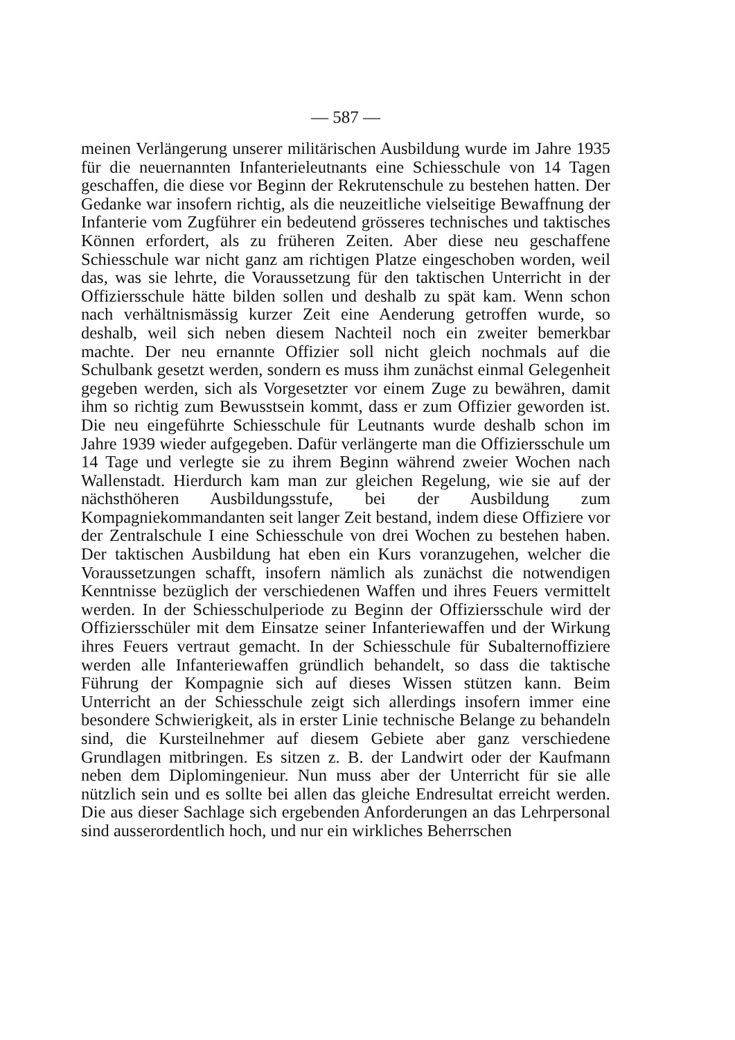— 587 —
meinen Verlängerung unserer militärischen Ausbildung wurde im Jahre 1935 für die neuernannten Infanterieleutnants eine Schiesschule von 14 Tagen geschaffen, die diese vor Beginn der Rekrutenschule zu bestehen hatten. Der Gedanke war insofern richtig, als die neuzeitliche vielseitige Bewaffnung der Infanterie vom Zugführer ein bedeutend grösseres technisches und taktisches Können erfordert, als zu früheren Zeiten. Aber diese neu geschaffene Schiesschule war nicht ganz am richtigen Platze eingeschoben worden, weil das, was sie lehrte, die Voraussetzung für den taktischen Unterricht in der Offiziersschule hätte bilden sollen und deshalb zu spät kam. Wenn schon nach verhältnismässig kurzer Zeit eine Aenderung getroffen wurde, so deshalb, weil sich neben diesem Nachteil noch ein zweiter bemerkbar machte. Der neu ernannte Offizier soll nicht gleich nochmals auf die Schulbank gesetzt werden, sondern es muss ihm zunächst einmal Gelegenheit gegeben werden, sich als Vorgesetzter vor einem Zuge zu bewähren, damit ihm so richtig zum Bewusstsein kommt, dass er zum Offizier geworden ist. Die neu eingeführte Schiesschule für Leutnants wurde deshalb schon im Jahre 1939 wieder aufgegeben. Dafür verlängerte man die Offiziersschule um 14 Tage und verlegte sie zu ihrem Beginn während zweier Wochen nach Wallenstadt. Hierdurch kam man zur gleichen Regelung, wie sie auf der nächsthöheren Ausbildungsstufe, bei der Ausbildung zum Kompagniekommandanten seit langer Zeit bestand, indem diese Offiziere vor der Zentralschule I eine Schiesschule von drei Wochen zu bestehen haben. Der taktischen Ausbildung hat eben ein Kurs voranzugehen, welcher die Voraussetzungen schafft, insofern nämlich als zunächst die notwendigen Kenntnisse bezüglich der verschiedenen Waffen und ihres Feuers vermittelt werden. In der Schiesschulperiode zu Beginn der Offiziersschule wird der Offiziersschüler mit dem Einsatze seiner Infanteriewaffen und der Wirkung ihres Feuers vertraut gemacht. In der Schiesschule für Subalternoffiziere werden alle Infanteriewaffen gründlich behandelt, so dass die taktische Führung der Kompagnie sich auf dieses Wissen stützen kann. Beim Unterricht an der Schiesschule zeigt sich allerdings insofern immer eine besondere Schwierigkeit, als in erster Linie technische Belange zu behandeln sind, die Kursteilnehmer auf diesem Gebiete aber ganz verschiedene Grundlagen mitbringen. Es sitzen z. B. der Landwirt oder der Kaufmann neben dem Diplomingenieur. Nun muss aber der Unterricht für sie alle nützlich sein und es sollte bei allen das gleiche Endresultat erreicht werden. Die aus dieser Sachlage sich ergebenden Anforderungen an das Lehrpersonal sind ausserordentlich hoch, und nur ein wirkliches Beherrschen